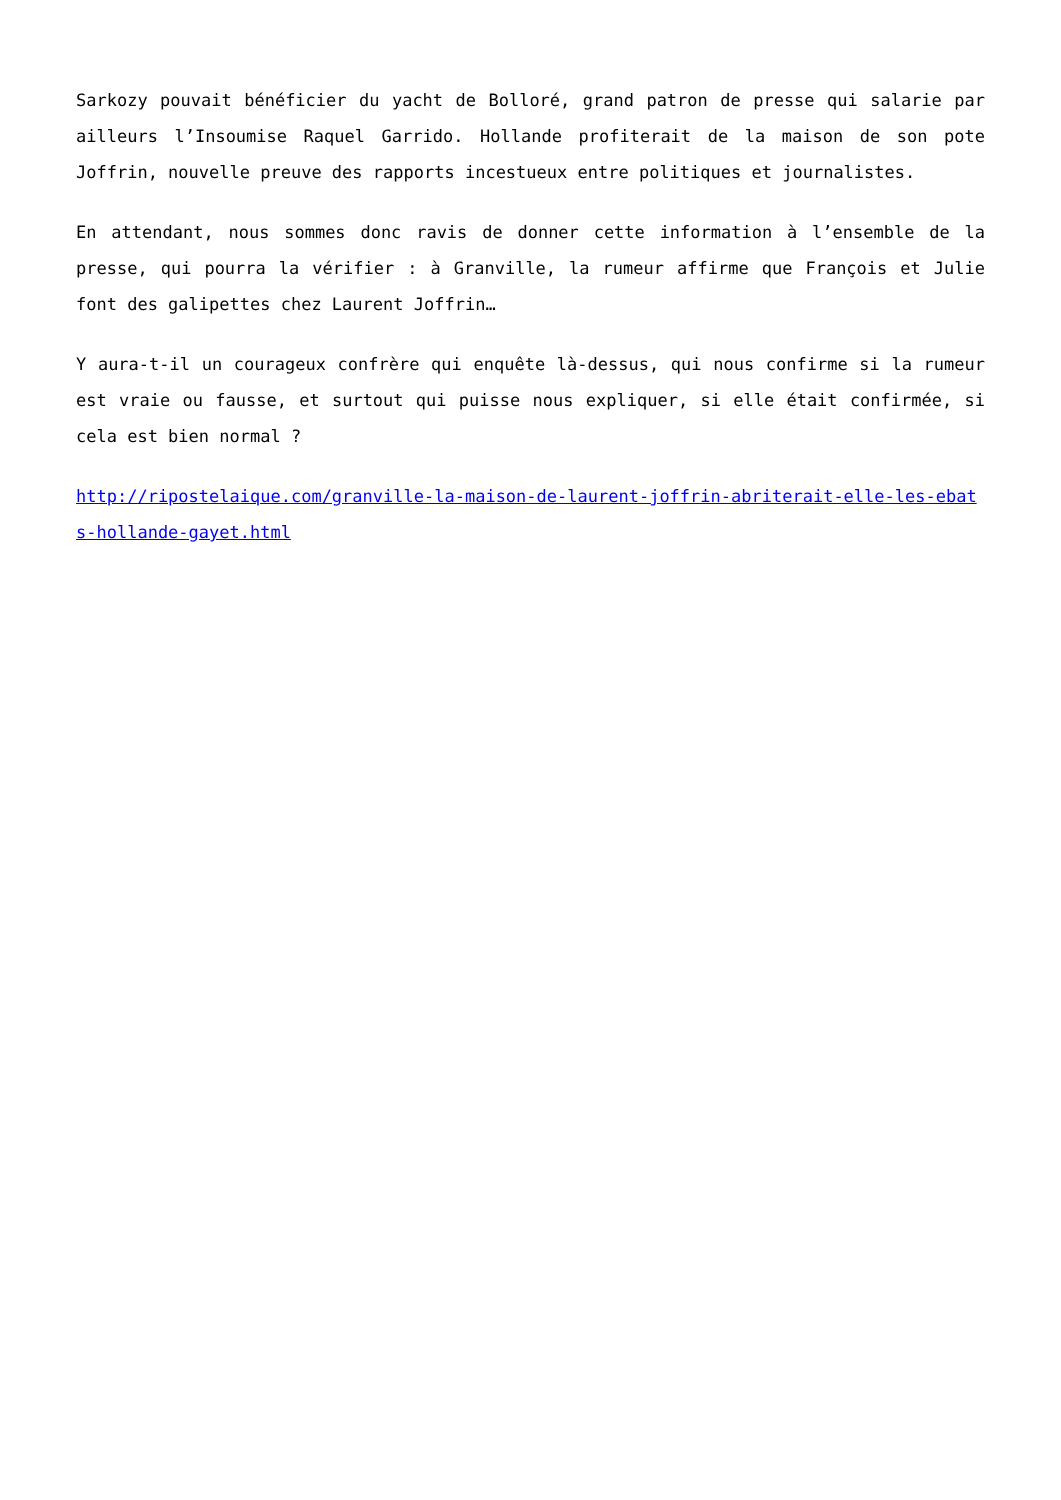Sarkozy pouvait bénéficier du yacht de Bolloré, grand patron de presse qui salarie par ailleurs l’Insoumise Raquel Garrido. Hollande profiterait de la maison de son pote Joffrin, nouvelle preuve des rapports incestueux entre politiques et journalistes.
En attendant, nous sommes donc ravis de donner cette information à l’ensemble de la presse, qui pourra la vérifier : à Granville, la rumeur affirme que François et Julie font des galipettes chez Laurent Joffrin…
Y aura-t-il un courageux confrère qui enquête là-dessus, qui nous confirme si la rumeur est vraie ou fausse, et surtout qui puisse nous expliquer, si elle était confirmée, si cela est bien normal ?
http://ripostelaique.com/granville-la-maison-de-laurent-joffrin-abriterait-elle-les-ebats-hollande-gayet.html